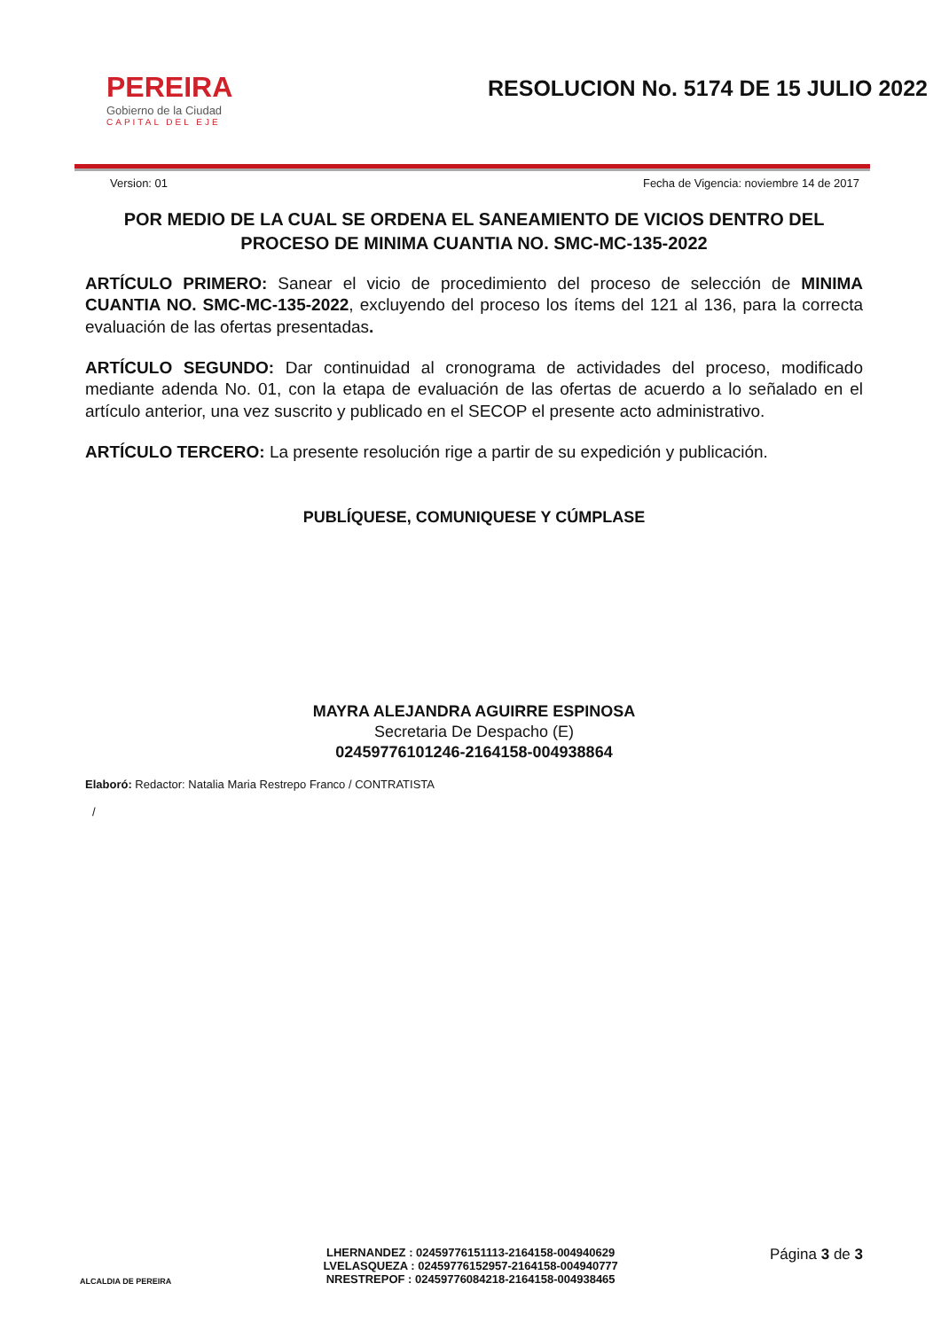PEREIRA
Gobierno de la Ciudad
CAPITAL DEL EJE
RESOLUCION No. 5174 DE 15 JULIO 2022
Version: 01 Fecha de Vigencia: noviembre 14 de 2017
POR MEDIO DE LA CUAL SE ORDENA EL SANEAMIENTO DE VICIOS DENTRO DEL PROCESO DE MINIMA CUANTIA NO. SMC-MC-135-2022
ARTÍCULO PRIMERO: Sanear el vicio de procedimiento del proceso de selección de MINIMA CUANTIA NO. SMC-MC-135-2022, excluyendo del proceso los ítems del 121 al 136, para la correcta evaluación de las ofertas presentadas.
ARTÍCULO SEGUNDO: Dar continuidad al cronograma de actividades del proceso, modificado mediante adenda No. 01, con la etapa de evaluación de las ofertas de acuerdo a lo señalado en el artículo anterior, una vez suscrito y publicado en el SECOP el presente acto administrativo.
ARTÍCULO TERCERO: La presente resolución rige a partir de su expedición y publicación.
PUBLÍQUESE, COMUNIQUESE Y CÚMPLASE
MAYRA ALEJANDRA AGUIRRE ESPINOSA
Secretaria De Despacho (E)
02459776101246-2164158-004938864
Elaboró: Redactor: Natalia Maria Restrepo Franco / CONTRATISTA
/
ALCALDIA DE PEREIRA
LHERNANDEZ : 02459776151113-2164158-004940629
LVELASQUEZA : 02459776152957-2164158-004940777
NRESTREPOF : 02459776084218-2164158-004938465
Página 3 de 3